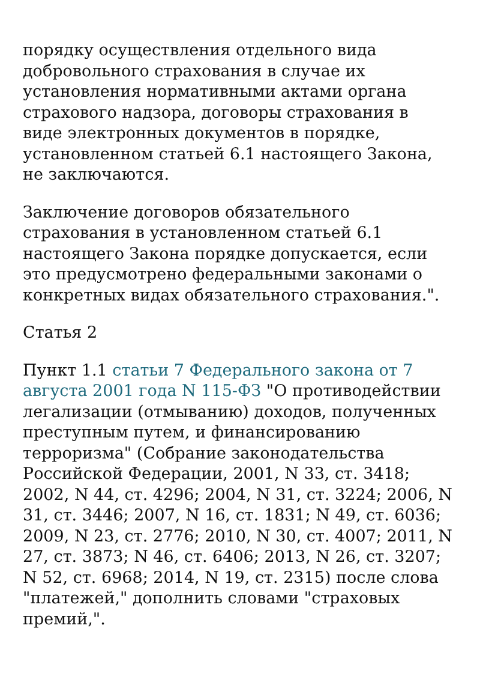порядку осуществления отдельного вида добровольного страхования в случае их установления нормативными актами органа страхового надзора, договоры страхования в виде электронных документов в порядке, установленном статьей 6.1 настоящего Закона, не заключаются.
Заключение договоров обязательного страхования в установленном статьей 6.1 настоящего Закона порядке допускается, если это предусмотрено федеральными законами о конкретных видах обязательного страхования.".
Статья 2
Пункт 1.1 статьи 7 Федерального закона от 7 августа 2001 года N 115-ФЗ "О противодействии легализации (отмыванию) доходов, полученных преступным путем, и финансированию терроризма" (Собрание законодательства Российской Федерации, 2001, N 33, ст. 3418; 2002, N 44, ст. 4296; 2004, N 31, ст. 3224; 2006, N 31, ст. 3446; 2007, N 16, ст. 1831; N 49, ст. 6036; 2009, N 23, ст. 2776; 2010, N 30, ст. 4007; 2011, N 27, ст. 3873; N 46, ст. 6406; 2013, N 26, ст. 3207; N 52, ст. 6968; 2014, N 19, ст. 2315) после слова "платежей," дополнить словами "страховых премий,".